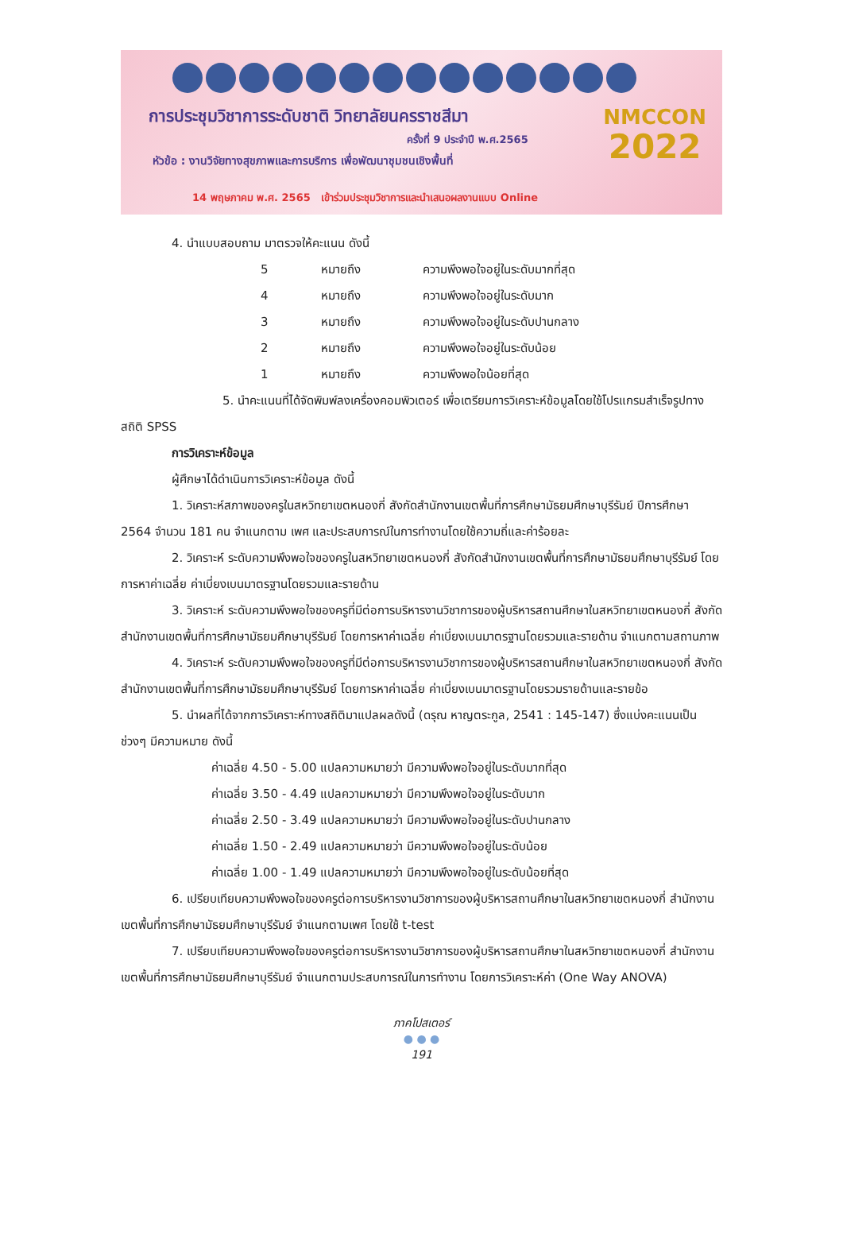การประชุมวิชาการระดับชาติ วิทยาลัยนครราชสีมา
ครั้งที่ 9 ประจำปี พ.ศ.2565
หัวข้อ : งานวิจัยทางสุขภาพและการบริการ เพื่อพัฒนาชุมชนเชิงพื้นที่
14 พฤษภาคม พ.ศ. 2565 เข้าร่วมประชุมวิชาการและนำเสนอผลงานแบบ Online
NMCCON
2022
4. นำแบบสอบถาม มาตรวจให้คะแนน ดังนี้
5 หมายถึง ความพึงพอใจอยู่ในระดับมากที่สุด
4 หมายถึง ความพึงพอใจอยู่ในระดับมาก
3 หมายถึง ความพึงพอใจอยู่ในระดับปานกลาง
2 หมายถึง ความพึงพอใจอยู่ในระดับน้อย
1 หมายถึง ความพึงพอใจน้อยที่สุด
5. นำคะแนนที่ได้จัดพิมพ์ลงเครื่องคอมพิวเตอร์ เพื่อเตรียมการวิเคราะห์ข้อมูลโดยใช้โปรแกรมสำเร็จรูปทางสถิติ SPSS
การวิเคราะห์ข้อมูล
ผู้ศึกษาได้ดำเนินการวิเคราะห์ข้อมูล ดังนี้
1. วิเคราะห์สภาพของครูในสหวิทยาเขตหนองกี่ สังกัดสำนักงานเขตพื้นที่การศึกษามัธยมศึกษาบุรีรัมย์ ปีการศึกษา 2564 จำนวน 181 คน จำแนกตาม เพศ และประสบการณ์ในการทำงานโดยใช้ความถี่และค่าร้อยละ
2. วิเคราะห์ ระดับความพึงพอใจของครูในสหวิทยาเขตหนองกี่ สังกัดสำนักงานเขตพื้นที่การศึกษามัธยมศึกษาบุรีรัมย์ โดยการหาค่าเฉลี่ย ค่าเบี่ยงเบนมาตรฐานโดยรวมและรายด้าน
3. วิเคราะห์ ระดับความพึงพอใจของครูที่มีต่อการบริหารงานวิชาการของผู้บริหารสถานศึกษาในสหวิทยาเขตหนองกี่ สังกัดสำนักงานเขตพื้นที่การศึกษามัธยมศึกษาบุรีรัมย์ โดยการหาค่าเฉลี่ย ค่าเบี่ยงเบนมาตรฐานโดยรวมและรายด้าน จำแนกตามสถานภาพ
4. วิเคราะห์ ระดับความพึงพอใจของครูที่มีต่อการบริหารงานวิชาการของผู้บริหารสถานศึกษาในสหวิทยาเขตหนองกี่ สังกัดสำนักงานเขตพื้นที่การศึกษามัธยมศึกษาบุรีรัมย์ โดยการหาค่าเฉลี่ย ค่าเบี่ยงเบนมาตรฐานโดยรวมรายด้านและรายข้อ
5. นำผลที่ได้จากการวิเคราะห์ทางสถิติมาแปลผลดังนี้ (ดรุณ หาญตระกูล, 2541 : 145-147) ซึ่งแบ่งคะแนนเป็นช่วงๆ มีความหมาย ดังนี้
ค่าเฉลี่ย 4.50 - 5.00 แปลความหมายว่า มีความพึงพอใจอยู่ในระดับมากที่สุด
ค่าเฉลี่ย 3.50 - 4.49 แปลความหมายว่า มีความพึงพอใจอยู่ในระดับมาก
ค่าเฉลี่ย 2.50 - 3.49 แปลความหมายว่า มีความพึงพอใจอยู่ในระดับปานกลาง
ค่าเฉลี่ย 1.50 - 2.49 แปลความหมายว่า มีความพึงพอใจอยู่ในระดับน้อย
ค่าเฉลี่ย 1.00 - 1.49 แปลความหมายว่า มีความพึงพอใจอยู่ในระดับน้อยที่สุด
6. เปรียบเทียบความพึงพอใจของครูต่อการบริหารงานวิชาการของผู้บริหารสถานศึกษาในสหวิทยาเขตหนองกี่ สำนักงานเขตพื้นที่การศึกษามัธยมศึกษาบุรีรัมย์ จำแนกตามเพศ โดยใช้ t-test
7. เปรียบเทียบความพึงพอใจของครูต่อการบริหารงานวิชาการของผู้บริหารสถานศึกษาในสหวิทยาเขตหนองกี่ สำนักงานเขตพื้นที่การศึกษามัธยมศึกษาบุรีรัมย์ จำแนกตามประสบการณ์ในการทำงาน โดยการวิเคราะห์ค่า (One Way ANOVA)
ภาคโปสเตอร์
● ● ●
191